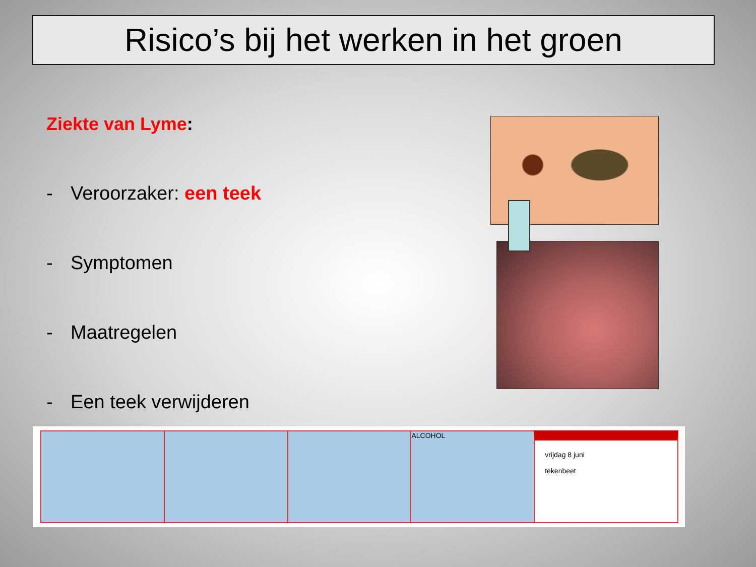Risico’s bij het werken in het groen
Ziekte van Lyme:
- Veroorzaker: een teek
- Symptomen
- Maatregelen
- Een teek verwijderen
ALCOHOL
vrijdag 8 juni
tekenbeet